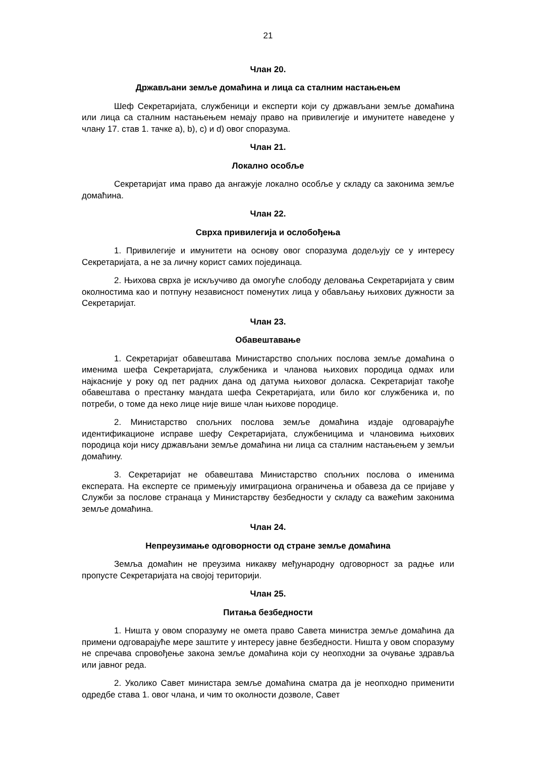21
Члан 20.
Држављани земље домаћина и лица са сталним настањењем
Шеф Секретаријата, службеници и експерти који су држављани земље домаћина или лица са сталним настањењем немају право на привилегије и имунитете наведене у члану 17. став 1. тачке a), b), c) и d) овог споразума.
Члан 21.
Локално особље
Секретаријат има право да ангажује локално особље у складу са законима земље домаћина.
Члан 22.
Сврха привилегија и ослобођења
1. Привилегије и имунитети на основу овог споразума додељују се у интересу Секретаријата, а не за личну корист самих појединаца.
2. Њихова сврха је искључиво да омогуће слободу деловања Секретаријата у свим околностима као и потпуну независност поменутих лица у обављању њихових дужности за Секретаријат.
Члан 23.
Обавештавање
1. Секретаријат обавештава Министарство спољних послова земље домаћина о именима шефа Секретаријата, службеника и чланова њихових породица одмах или најкасније у року од пет радних дана од датума њиховог доласка. Секретаријат такође обавештава о престанку мандата шефа Секретаријата, или било ког службеника и, по потреби, о томе да неко лице није више члан њихове породице.
2. Министарство спољних послова земље домаћина издаје одговарајуће идентификационе исправе шефу Секретаријата, службеницима и члановима њихових породица који нису држављани земље домаћина ни лица са сталним настањењем у земљи домаћину.
3. Секретаријат не обавештава Министарство спољних послова о именима експерата. На експерте се примењују имиграциона ограничења и обавеза да се пријаве у Служби за послове странаца у Министарству безбедности у складу са важећим законима земље домаћина.
Члан 24.
Непреузимање одговорности од стране земље домаћина
Земља домаћин не преузима никакву међународну одговорност за радње или пропусте Секретаријата на својој територији.
Члан 25.
Питања безбедности
1. Ништа у овом споразуму не омета право Савета министра земље домаћина да примени одговарајуће мере заштите у интересу јавне безбедности. Ништа у овом споразуму не спречава спровођење закона земље домаћина који су неопходни за очување здравља или јавног реда.
2. Уколико Савет министара земље домаћина сматра да је неопходно применити одредбе става 1. овог члана, и чим то околности дозволе, Савет